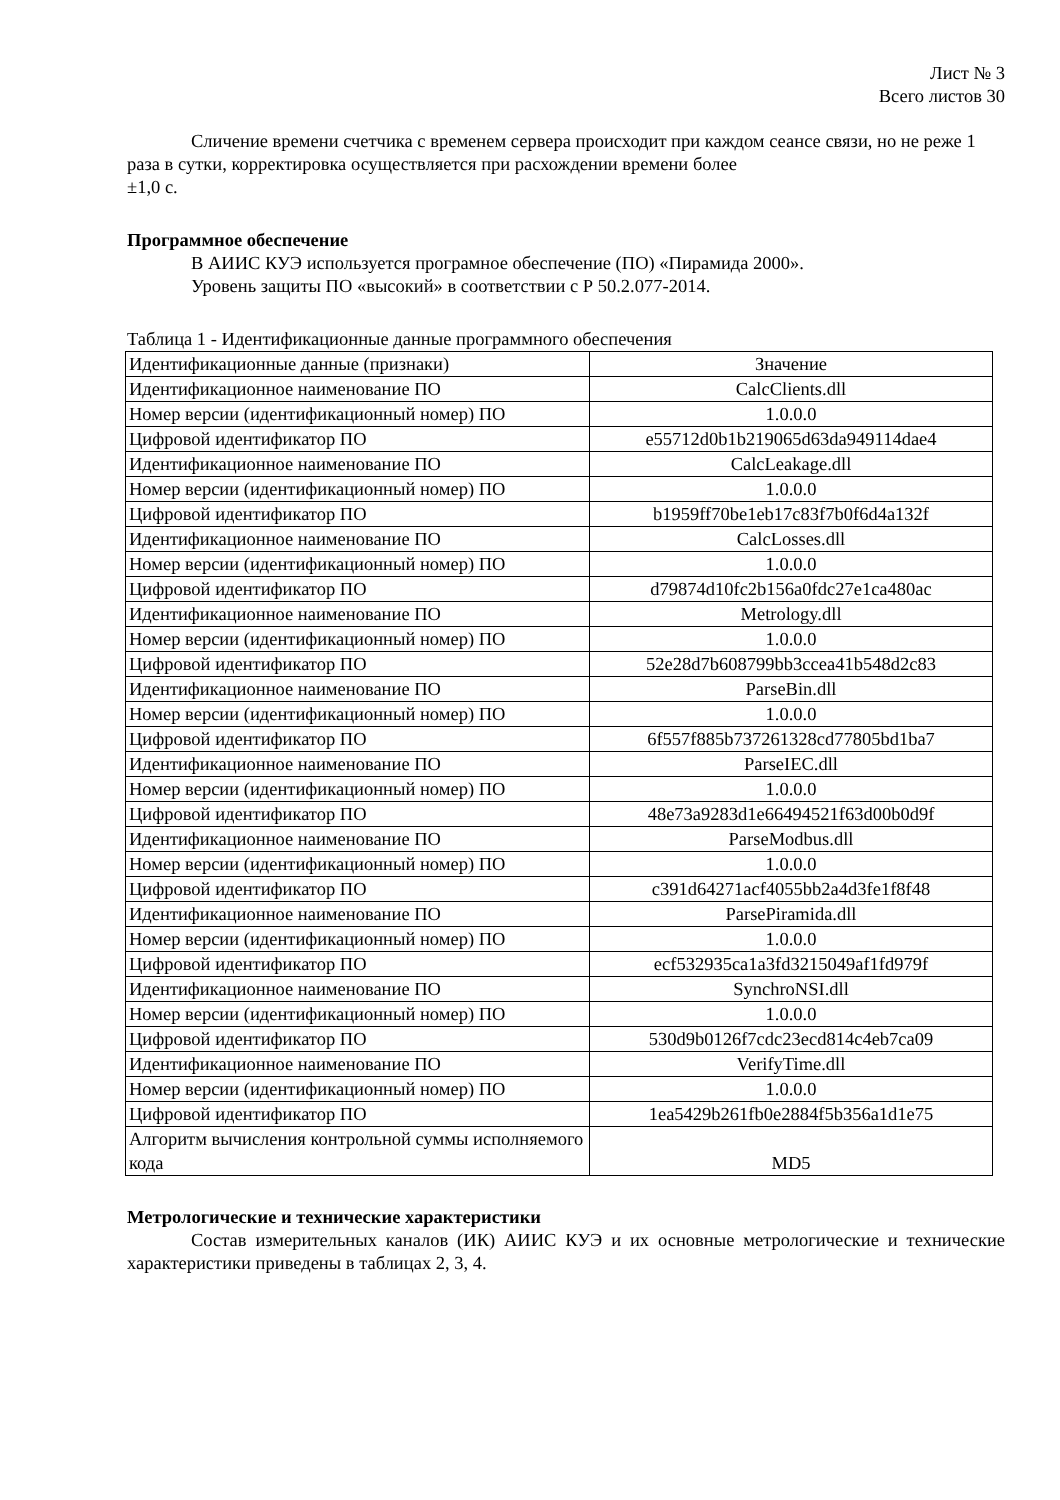Лист № 3
Всего листов 30
Сличение времени счетчика с временем сервера происходит при каждом сеансе связи, но не реже 1 раза в сутки, корректировка осуществляется при расхождении времени более
±1,0 с.
Программное обеспечение
В АИИС КУЭ используется програмное обеспечение (ПО) «Пирамида 2000».
Уровень защиты ПО «высокий» в соответствии с Р 50.2.077-2014.
Таблица 1 - Идентификационные данные программного обеспечения
| Идентификационные данные (признаки) | Значение |
| Идентификационное наименование ПО | CalcClients.dll |
| Номер версии (идентификационный номер) ПО | 1.0.0.0 |
| Цифровой идентификатор ПО | e55712d0b1b219065d63da949114dae4 |
| Идентификационное наименование ПО | CalcLeakage.dll |
| Номер версии (идентификационный номер) ПО | 1.0.0.0 |
| Цифровой идентификатор ПО | b1959ff70be1eb17c83f7b0f6d4a132f |
| Идентификационное наименование ПО | CalcLosses.dll |
| Номер версии (идентификационный номер) ПО | 1.0.0.0 |
| Цифровой идентификатор ПО | d79874d10fc2b156a0fdc27e1ca480ac |
| Идентификационное наименование ПО | Metrology.dll |
| Номер версии (идентификационный номер) ПО | 1.0.0.0 |
| Цифровой идентификатор ПО | 52e28d7b608799bb3ccea41b548d2c83 |
| Идентификационное наименование ПО | ParseBin.dll |
| Номер версии (идентификационный номер) ПО | 1.0.0.0 |
| Цифровой идентификатор ПО | 6f557f885b737261328cd77805bd1ba7 |
| Идентификационное наименование ПО | ParseIEC.dll |
| Номер версии (идентификационный номер) ПО | 1.0.0.0 |
| Цифровой идентификатор ПО | 48e73a9283d1e66494521f63d00b0d9f |
| Идентификационное наименование ПО | ParseModbus.dll |
| Номер версии (идентификационный номер) ПО | 1.0.0.0 |
| Цифровой идентификатор ПО | c391d64271acf4055bb2a4d3fe1f8f48 |
| Идентификационное наименование ПО | ParsePiramida.dll |
| Номер версии (идентификационный номер) ПО | 1.0.0.0 |
| Цифровой идентификатор ПО | ecf532935ca1a3fd3215049af1fd979f |
| Идентификационное наименование ПО | SynchroNSI.dll |
| Номер версии (идентификационный номер) ПО | 1.0.0.0 |
| Цифровой идентификатор ПО | 530d9b0126f7cdc23ecd814c4eb7ca09 |
| Идентификационное наименование ПО | VerifyTime.dll |
| Номер версии (идентификационный номер) ПО | 1.0.0.0 |
| Цифровой идентификатор ПО | 1ea5429b261fb0e2884f5b356a1d1e75 |
| Алгоритм вычисления контрольной суммы исполняемого кода | MD5 |
Метрологические и технические характеристики
Состав измерительных каналов (ИК) АИИС КУЭ и их основные метрологические и технические характеристики приведены в таблицах 2, 3, 4.